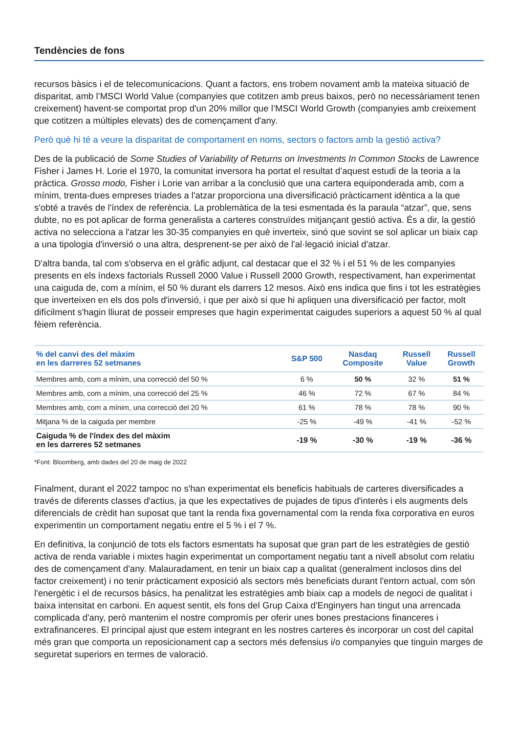Tendències de fons
recursos bàsics i el de telecomunicacions. Quant a factors, ens trobem novament amb la mateixa situació de disparitat, amb l’MSCI World Value (companyies que cotitzen amb preus baixos, però no necessàriament tenen creixement) havent-se comportat prop d'un 20% millor que l’MSCI World Growth (companyies amb creixement que cotitzen a múltiples elevats) des de començament d'any.
Però què hi té a veure la disparitat de comportament en noms, sectors o factors amb la gestió activa?
Des de la publicació de Some Studies of Variability of Returns on Investments In Common Stocks de Lawrence Fisher i James H. Lorie el 1970, la comunitat inversora ha portat el resultat d’aquest estudi de la teoria a la pràctica. Grosso modo, Fisher i Lorie van arribar a la conclusió que una cartera equiponderada amb, com a mínim, trenta-dues empreses triades a l'atzar proporciona una diversificació pràcticament idèntica a la que s'obté a través de l'índex de referència. La problemàtica de la tesi esmentada és la paraula “atzar”, que, sens dubte, no es pot aplicar de forma generalista a carteres construïdes mitjançant gestió activa. És a dir, la gestió activa no selecciona a l'atzar les 30-35 companyies en què inverteix, sinó que sovint se sol aplicar un biaix cap a una tipologia d'inversió o una altra, desprenent-se per això de l'al·legació inicial d'atzar.
D'altra banda, tal com s'observa en el gràfic adjunt, cal destacar que el 32 % i el 51 % de les companyies presents en els índexs factorials Russell 2000 Value i Russell 2000 Growth, respectivament, han experimentat una caiguda de, com a mínim, el 50 % durant els darrers 12 mesos. Això ens indica que fins i tot les estratègies que inverteixen en els dos pols d'inversió, i que per això sí que hi apliquen una diversificació per factor, molt difícilment s'hagin lliurat de posseir empreses que hagin experimentat caigudes superiors a aquest 50 % al qual fèiem referència.
| % del canvi des del màxim en les darreres 52 setmanes | S&P 500 | Nasdaq Composite | Russell Value | Russell Growth |
| --- | --- | --- | --- | --- |
| Membres amb, com a mínim, una correcció del 50 % | 6 % | 50 % | 32 % | 51 % |
| Membres amb, com a mínim, una correcció del 25 % | 46 % | 72 % | 67 % | 84 % |
| Membres amb, com a mínim, una correcció del 20 % | 61 % | 78 % | 78 % | 90 % |
| Mitjana % de la caiguda per membre | -25 % | -49 % | -41 % | -52 % |
| Caiguda % de l'índex des del màxim en les darreres 52 setmanes | -19 % | -30 % | -19 % | -36 % |
*Font: Bloomberg, amb dades del 20 de maig de 2022
Finalment, durant el 2022 tampoc no s'han experimentat els beneficis habituals de carteres diversificades a través de diferents classes d'actius, ja que les expectatives de pujades de tipus d'interès i els augments dels diferencials de crèdit han suposat que tant la renda fixa governamental com la renda fixa corporativa en euros experimentin un comportament negatiu entre el 5 % i el 7 %.
En definitiva, la conjunció de tots els factors esmentats ha suposat que gran part de les estratègies de gestió activa de renda variable i mixtes hagin experimentat un comportament negatiu tant a nivell absolut com relatiu des de començament d'any. Malauradament, en tenir un biaix cap a qualitat (generalment inclosos dins del factor creixement) i no tenir pràcticament exposició als sectors més beneficiats durant l'entorn actual, com són l'energètic i el de recursos bàsics, ha penalitzat les estratègies amb biaix cap a models de negoci de qualitat i baixa intensitat en carboni. En aquest sentit, els fons del Grup Caixa d'Enginyers han tingut una arrencada complicada d'any, però mantenim el nostre compromís per oferir unes bones prestacions financeres i extrafinanceres. El principal ajust que estem integrant en les nostres carteres és incorporar un cost del capital més gran que comporta un reposicionament cap a sectors més defensius i/o companyies que tinguin marges de seguretat superiors en termes de valoració.